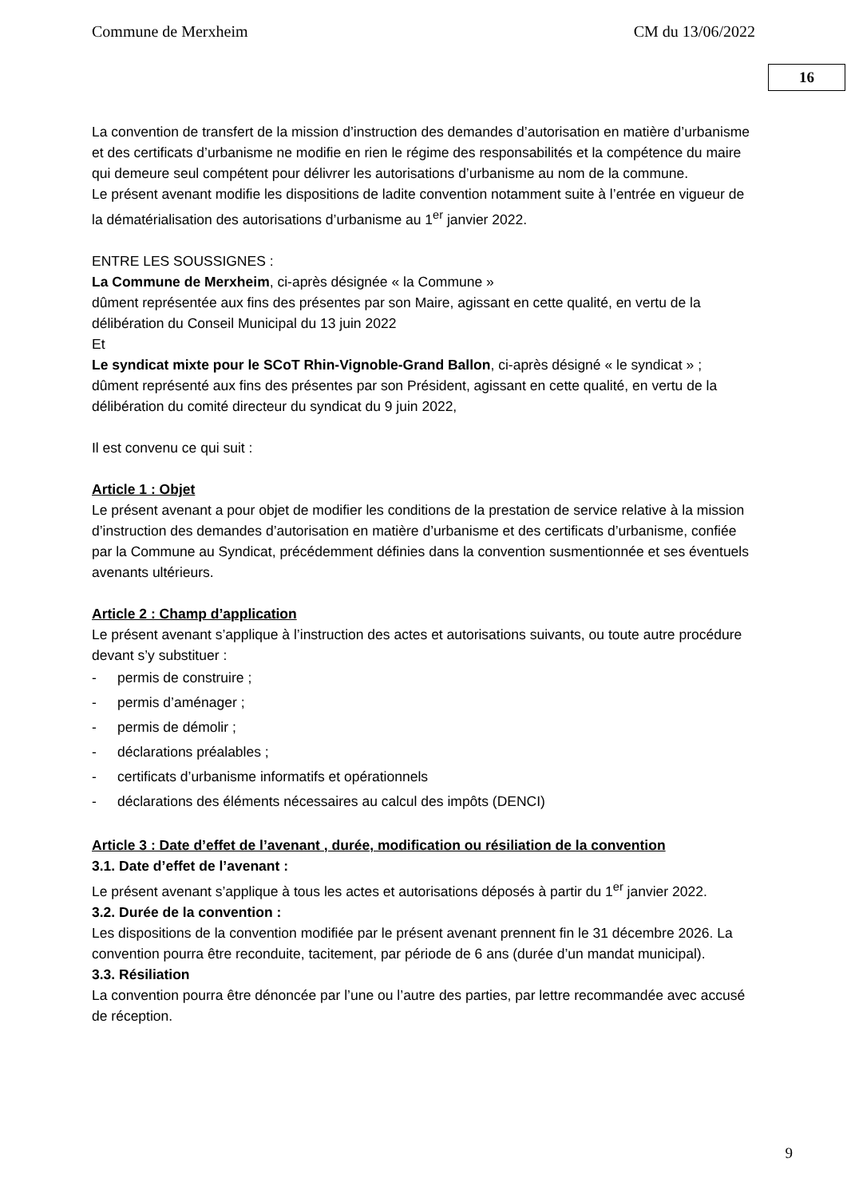Commune de Merxheim CM du 13/06/2022
16
La convention de transfert de la mission d’instruction des demandes d’autorisation en matière d’urbanisme et des certificats d’urbanisme ne modifie en rien le régime des responsabilités et la compétence du maire qui demeure seul compétent pour délivrer les autorisations d’urbanisme au nom de la commune.
Le présent avenant modifie les dispositions de ladite convention notamment suite à l’entrée en vigueur de la dématérialisation des autorisations d’urbanisme au 1<sup>er</sup> janvier 2022.
ENTRE LES SOUSSIGNES :
La Commune de Merxheim, ci-après désignée « la Commune »
dûment représentée aux fins des présentes par son Maire, agissant en cette qualité, en vertu de la délibération du Conseil Municipal du 13 juin 2022
Et
Le syndicat mixte pour le SCoT Rhin-Vignoble-Grand Ballon, ci-après désigné « le syndicat » ;
dûment représenté aux fins des présentes par son Président, agissant en cette qualité, en vertu de la délibération du comité directeur du syndicat du 9 juin 2022,
Il est convenu ce qui suit :
Article 1 : Objet
Le présent avenant a pour objet de modifier les conditions de la prestation de service relative à la mission d’instruction des demandes d’autorisation en matière d’urbanisme et des certificats d’urbanisme, confiée par la Commune au Syndicat, précédemment définies dans la convention susmentionnée et ses éventuels avenants ultérieurs.
Article 2 : Champ d’application
Le présent avenant s’applique à l’instruction des actes et autorisations suivants, ou toute autre procédure devant s’y substituer :
- permis de construire ;
- permis d’aménager ;
- permis de démolir ;
- déclarations préalables ;
- certificats d’urbanisme informatifs et opérationnels
- déclarations des éléments nécessaires au calcul des impôts (DENCI)
Article 3 : Date d’effet de l’avenant , durée, modification ou résiliation de la convention
3.1. Date d’effet de l’avenant :
Le présent avenant s’applique à tous les actes et autorisations déposés à partir du 1<sup>er</sup> janvier 2022.
3.2. Durée de la convention :
Les dispositions de la convention modifiée par le présent avenant prennent fin le 31 décembre 2026. La convention pourra être reconduite, tacitement, par période de 6 ans (durée d’un mandat municipal).
3.3. Résiliation
La convention pourra être dénoncée par l’une ou l’autre des parties, par lettre recommandée avec accusé de réception.
9